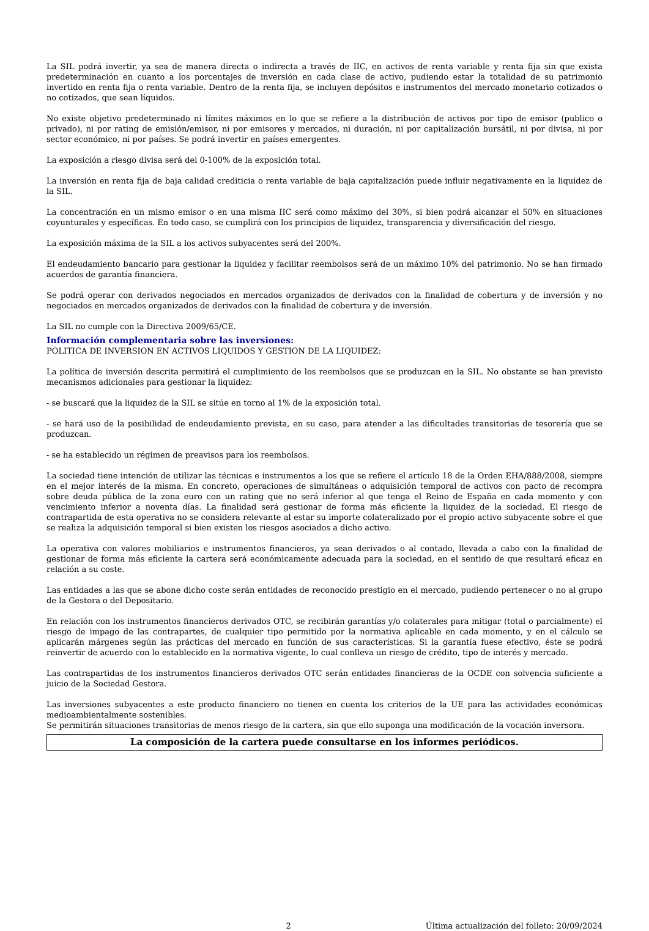La SIL podrá invertir, ya sea de manera directa o indirecta a través de IIC, en activos de renta variable y renta fija sin que exista predeterminación en cuanto a los porcentajes de inversión en cada clase de activo, pudiendo estar la totalidad de su patrimonio invertido en renta fija o renta variable. Dentro de la renta fija, se incluyen depósitos e instrumentos del mercado monetario cotizados o no cotizados, que sean líquidos.
No existe objetivo predeterminado ni límites máximos en lo que se refiere a la distribución de activos por tipo de emisor (publico o privado), ni por rating de emisión/emisor, ni por emisores y mercados, ni duración, ni por capitalización bursátil, ni por divisa, ni por sector económico, ni por países. Se podrá invertir en países emergentes.
La exposición a riesgo divisa será del 0-100% de la exposición total.
La inversión en renta fija de baja calidad crediticia o renta variable de baja capitalización puede influir negativamente en la liquidez de la SIL.
La concentración en un mismo emisor o en una misma IIC será como máximo del 30%, si bien podrá alcanzar el 50% en situaciones coyunturales y específicas. En todo caso, se cumplirá con los principios de liquidez, transparencia y diversificación del riesgo.
La exposición máxima de la SIL a los activos subyacentes será del 200%.
El endeudamiento bancario para gestionar la liquidez y facilitar reembolsos será de un máximo 10% del patrimonio. No se han firmado acuerdos de garantía financiera.
Se podrá operar con derivados negociados en mercados organizados de derivados con la finalidad de cobertura y de inversión y no negociados en mercados organizados de derivados con la finalidad de cobertura y de inversión.
La SIL no cumple con la Directiva 2009/65/CE.
Información complementaria sobre las inversiones:
POLITICA DE INVERSION EN ACTIVOS LIQUIDOS Y GESTION DE LA LIQUIDEZ:
La política de inversión descrita permitirá el cumplimiento de los reembolsos que se produzcan en la SIL. No obstante se han previsto mecanismos adicionales para gestionar la liquidez:
- se buscará que la liquidez de la SIL se sitúe en torno al 1% de la exposición total.
- se hará uso de la posibilidad de endeudamiento prevista, en su caso, para atender a las dificultades transitorias de tesorería que se produzcan.
- se ha establecido un régimen de preavisos para los reembolsos.
La sociedad tiene intención de utilizar las técnicas e instrumentos a los que se refiere el artículo 18 de la Orden EHA/888/2008, siempre en el mejor interés de la misma. En concreto, operaciones de simultáneas o adquisición temporal de activos con pacto de recompra sobre deuda pública de la zona euro con un rating que no será inferior al que tenga el Reino de España en cada momento y con vencimiento inferior a noventa días. La finalidad será gestionar de forma más eficiente la liquidez de la sociedad. El riesgo de contrapartida de esta operativa no se considera relevante al estar su importe colateralizado por el propio activo subyacente sobre el que se realiza la adquisición temporal si bien existen los riesgos asociados a dicho activo.
La operativa con valores mobiliarios e instrumentos financieros, ya sean derivados o al contado, llevada a cabo con la finalidad de gestionar de forma más eficiente la cartera será económicamente adecuada para la sociedad, en el sentido de que resultará eficaz en relación a su coste.
Las entidades a las que se abone dicho coste serán entidades de reconocido prestigio en el mercado, pudiendo pertenecer o no al grupo de la Gestora o del Depositario.
En relación con los instrumentos financieros derivados OTC, se recibirán garantías y/o colaterales para mitigar (total o parcialmente) el riesgo de impago de las contrapartes, de cualquier tipo permitido por la normativa aplicable en cada momento, y en el cálculo se aplicarán márgenes según las prácticas del mercado en función de sus características. Si la garantía fuese efectivo, éste se podrá reinvertir de acuerdo con lo establecido en la normativa vigente, lo cual conlleva un riesgo de crédito, tipo de interés y mercado.
Las contrapartidas de los instrumentos financieros derivados OTC serán entidades financieras de la OCDE con solvencia suficiente a juicio de la Sociedad Gestora.
Las inversiones subyacentes a este producto financiero no tienen en cuenta los criterios de la UE para las actividades económicas medioambientalmente sostenibles.
Se permitirán situaciones transitorias de menos riesgo de la cartera, sin que ello suponga una modificación de la vocación inversora.
La composición de la cartera puede consultarse en los informes periódicos.
2 Última actualización del folleto: 20/09/2024